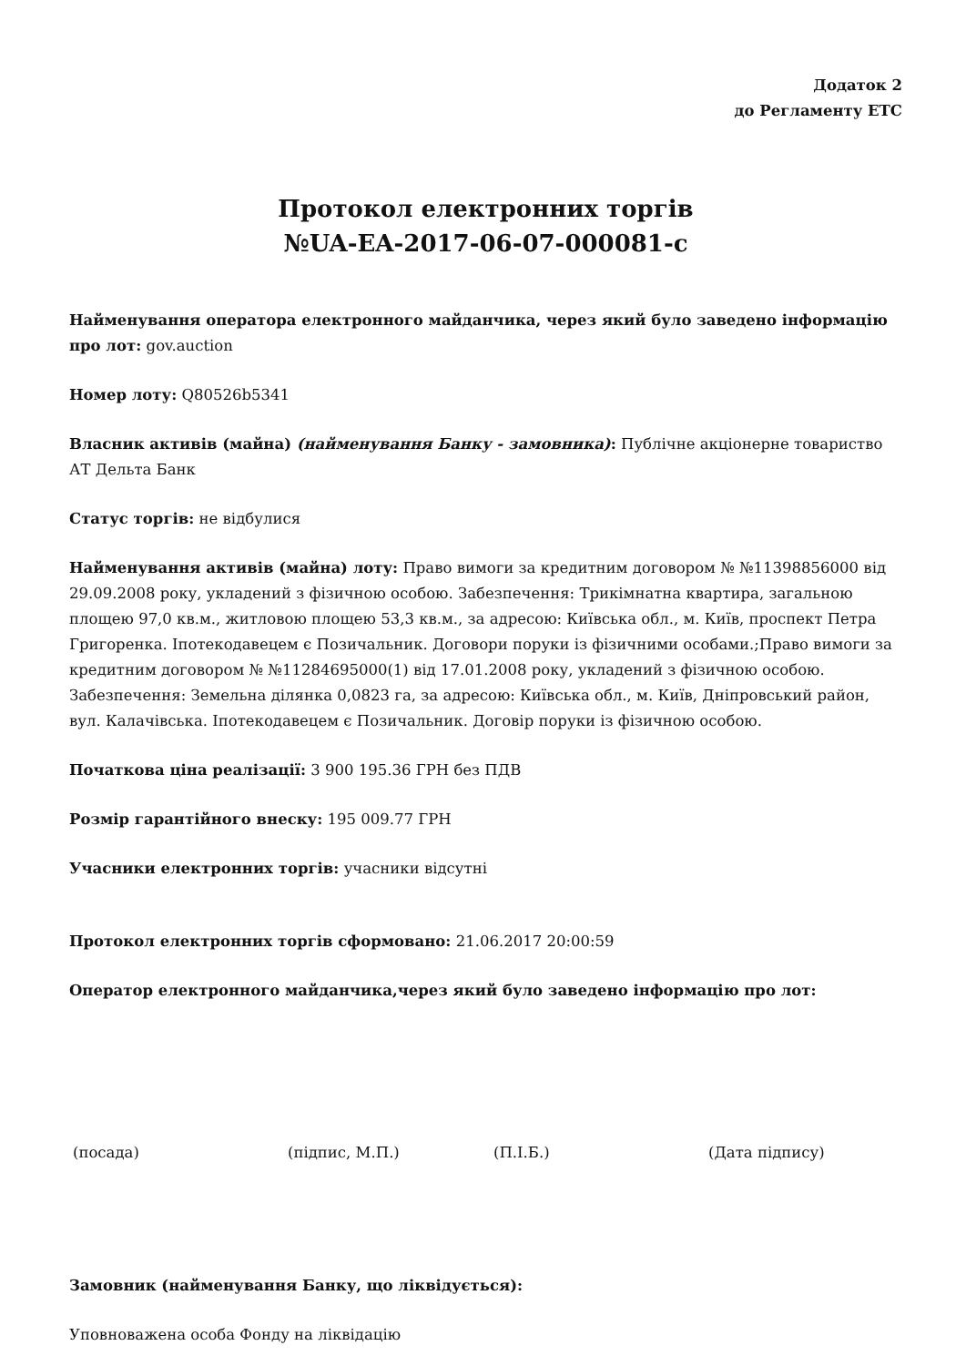Додаток 2
до Регламенту ЕТС
Протокол електронних торгів
№UA-EA-2017-06-07-000081-c
Найменування оператора електронного майданчика, через який було заведено інформацію про лот: gov.auction
Номер лоту: Q80526b5341
Власник активів (майна) (найменування Банку - замовника): Публічне акціонерне товариство АТ Дельта Банк
Статус торгів: не відбулися
Найменування активів (майна) лоту: Право вимоги за кредитним договором № №11398856000 від 29.09.2008 року, укладений з фізичною особою. Забезпечення: Трикімнатна квартира, загальною площею 97,0 кв.м., житловою площею 53,3 кв.м., за адресою: Київська обл., м. Київ, проспект Петра Григоренка. Іпотекодавецем є Позичальник. Договори поруки із фізичними особами.;Право вимоги за кредитним договором № №11284695000(1) від 17.01.2008 року, укладений з фізичною особою. Забезпечення: Земельна ділянка 0,0823 га, за адресою: Київська обл., м. Київ, Дніпровський район, вул. Калачівська. Іпотекодавецем є Позичальник. Договір поруки із фізичною особою.
Початкова ціна реалізації: 3 900 195.36 ГРН без ПДВ
Розмір гарантійного внеску: 195 009.77 ГРН
Учасники електронних торгів: учасники відсутні
Протокол електронних торгів сформовано: 21.06.2017 20:00:59
Оператор електронного майданчика,через який було заведено інформацію про лот:
(посада) (підпис, М.П.) (П.І.Б.) (Дата підпису)
Замовник (найменування Банку, що ліквідується):
Уповноважена особа Фонду на ліквідацію